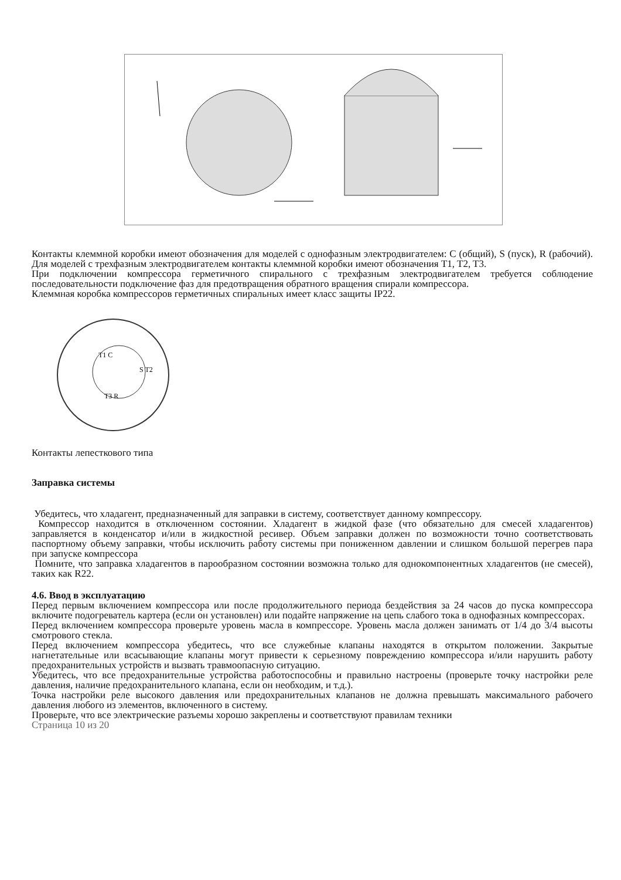Контакты клеммной коробки имеют обозначения для моделей с однофазным электродвигателем: C (общий), S (пуск), R (рабочий). Для моделей с трехфазным электродвигателем контакты клеммной коробки имеют обозначения T1, T2, T3.
При подключении компрессора герметичного спирального с трехфазным электродвигателем требуется соблюдение последовательности подключение фаз для предотвращения обратного вращения спирали компрессора.
Клеммная коробка компрессоров герметичных спиральных имеет класс защиты IP22.
T1 C
S T2
T3 R
Контакты лепесткового типа
Заправка системы
Убедитесь, что хладагент, предназначенный для заправки в систему, соответствует данному компрессору.
Компрессор находится в отключенном состоянии. Хладагент в жидкой фазе (что обязательно для смесей хладагентов) заправляется в конденсатор и/или в жидкостной ресивер. Объем заправки должен по возможности точно соответствовать паспортному объему заправки, чтобы исключить работу системы при пониженном давлении и слишком большой перегрев пара при запуске компрессора
Помните, что заправка хладагентов в парообразном состоянии возможна только для однокомпонентных хладагентов (не смесей), таких как R22.
4.6. Ввод в эксплуатацию
Перед первым включением компрессора или после продолжительного периода бездействия за 24 часов до пуска компрессора включите подогреватель картера (если он установлен) или подайте напряжение на цепь слабого тока в однофазных компрессорах.
Перед включением компрессора проверьте уровень масла в компрессоре. Уровень масла должен занимать от 1/4 до 3/4 высоты смотрового стекла.
Перед включением компрессора убедитесь, что все служебные клапаны находятся в открытом положении. Закрытые нагнетательные или всасывающие клапаны могут привести к серьезному повреждению компрессора и/или нарушить работу предохранительных устройств и вызвать травмоопасную ситуацию.
Убедитесь, что все предохранительные устройства работоспособны и правильно настроены (проверьте точку настройки реле давления, наличие предохранительного клапана, если он необходим, и т.д.).
Точка настройки реле высокого давления или предохранительных клапанов не должна превышать максимального рабочего давления любого из элементов, включенного в систему.
Проверьте, что все электрические разъемы хорошо закреплены и соответствуют правилам техники
Страница 10 из 20